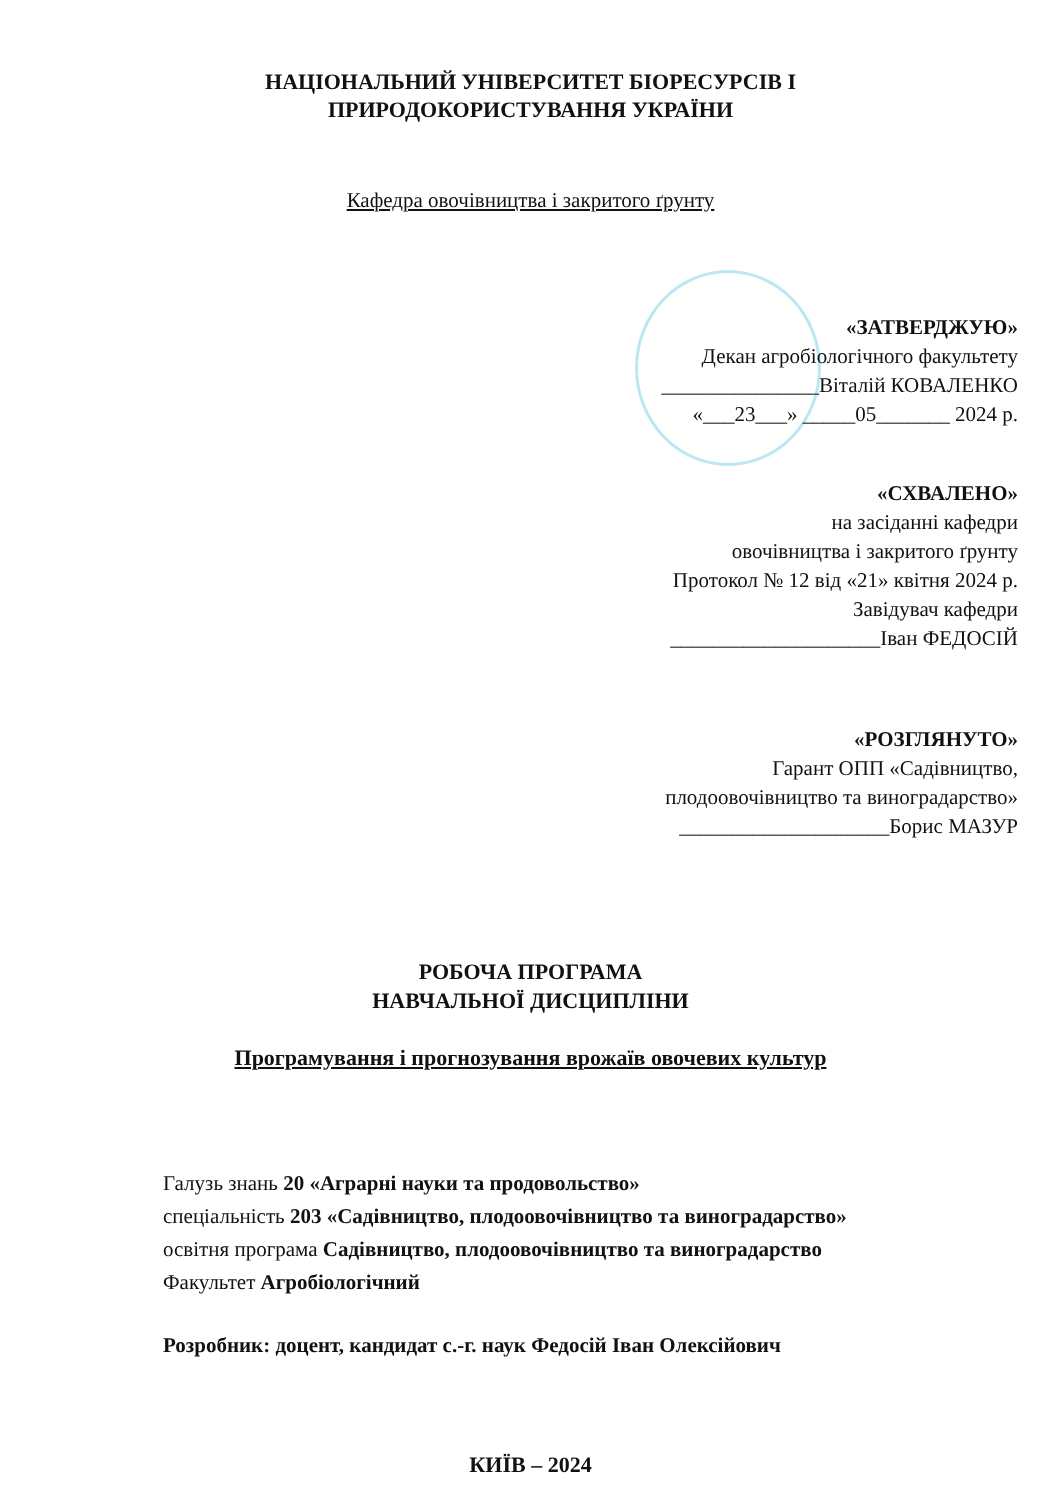НАЦІОНАЛЬНИЙ УНІВЕРСИТЕТ БІОРЕСУРСІВ І
ПРИРОДОКОРИСТУВАННЯ УКРАЇНИ
Кафедра овочівництва і закритого ґрунту
«ЗАТВЕРДЖУЮ»
Декан агробіологічного факультету
_______________Віталій КОВАЛЕНКО
«___23___» _____05_______ 2024 р.
«СХВАЛЕНО»
на засіданні кафедри
овочівництва і закритого ґрунту
Протокол № 12 від «21» квітня 2024 р.
Завідувач кафедри
____________________Іван ФЕДОСІЙ
«РОЗГЛЯНУТО»
Гарант ОПП «Садівництво,
плодоовочівництво та виноградарство»
____________________Борис МАЗУР
РОБОЧА ПРОГРАМА
НАВЧАЛЬНОЇ ДИСЦИПЛІНИ
Програмування і прогнозування врожаїв овочевих культур
Галузь знань 20 «Аграрні науки та продовольство»
спеціальність 203 «Садівництво, плодоовочівництво та виноградарство»
освітня програма Садівництво, плодоовочівництво та виноградарство
Факультет Агробіологічний
Розробник: доцент, кандидат с.-г. наук Федосій Іван Олексійович
КИЇВ – 2024